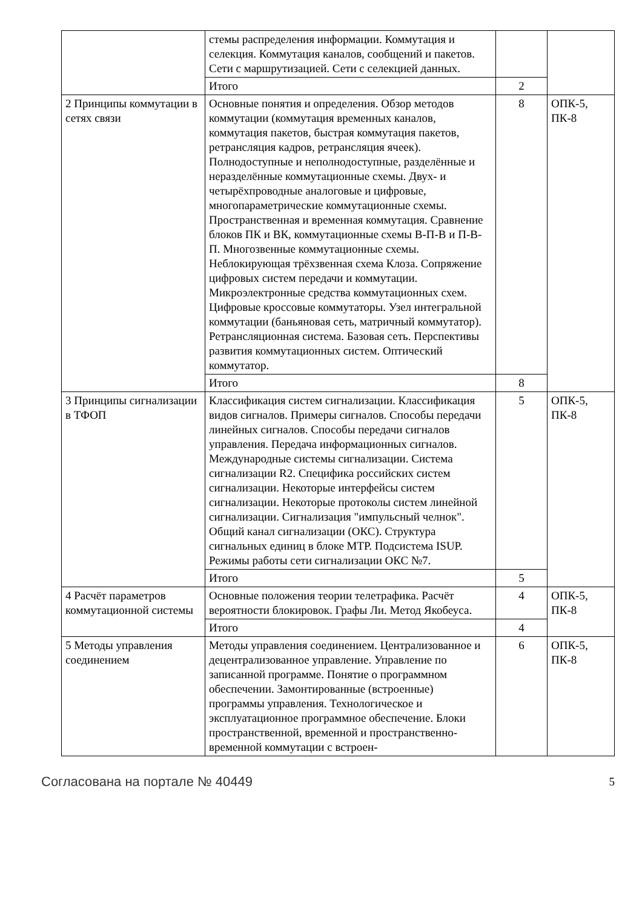| | стемы распределения информации. Коммутация и селекция. Коммутация каналов, сообщений и пакетов. Сети с маршрутизацией. Сети с селекцией данных. | | |
| | Итого | 2 | |
| 2 Принципы коммутации в сетях связи | Основные понятия и определения. Обзор методов коммутации (коммутация временных каналов, коммутация пакетов, быстрая коммутация пакетов, ретрансляция кадров, ретрансляция ячеек). Полнодоступные и неполнодоступные, разделённые и неразделённые коммутационные схемы. Двух- и четырёхпроводные аналоговые и цифровые, многопараметрические коммутационные схемы. Пространственная и временная коммутация. Сравнение блоков ПК и ВК, коммутационные схемы В-П-В и П-В-П. Многозвенные коммутационные схемы. Неблокирующая трёхзвенная схема Клоза. Сопряжение цифровых систем передачи и коммутации. Микроэлектронные средства коммутационных схем. Цифровые кроссовые коммутаторы. Узел интегральной коммутации (баньяновая сеть, матричный коммутатор). Ретрансляционная система. Базовая сеть. Перспективы развития коммутационных систем. Оптический коммутатор. | 8 | ОПК-5, ПК-8 |
| | Итого | 8 | |
| 3 Принципы сигнализации в ТФОП | Классификация систем сигнализации. Классификация видов сигналов. Примеры сигналов. Способы передачи линейных сигналов. Способы передачи сигналов управления. Передача информационных сигналов. Международные системы сигнализации. Система сигнализации R2. Специфика российских систем сигнализации. Некоторые интерфейсы систем сигнализации. Некоторые протоколы систем линейной сигнализации. Сигнализация "импульсный челнок". Общий канал сигнализации (ОКС). Структура сигнальных единиц в блоке МТР. Подсистема ISUP. Режимы работы сети сигнализации ОКС №7. | 5 | ОПК-5, ПК-8 |
| | Итого | 5 | |
| 4 Расчёт параметров коммутационной системы | Основные положения теории телетрафика. Расчёт вероятности блокировок. Графы Ли. Метод Якобеуса. | 4 | ОПК-5, ПК-8 |
| | Итого | 4 | |
| 5 Методы управления соединением | Методы управления соединением. Централизованное и децентрализованное управление. Управление по записанной программе. Понятие о программном обеспечении. Замонтированные (встроенные) программы управления. Технологическое и эксплуатационное программное обеспечение. Блоки пространственной, временной и пространственно- временной коммутации с встроен- | 6 | ОПК-5, ПК-8 |
Согласована на портале № 40449 5